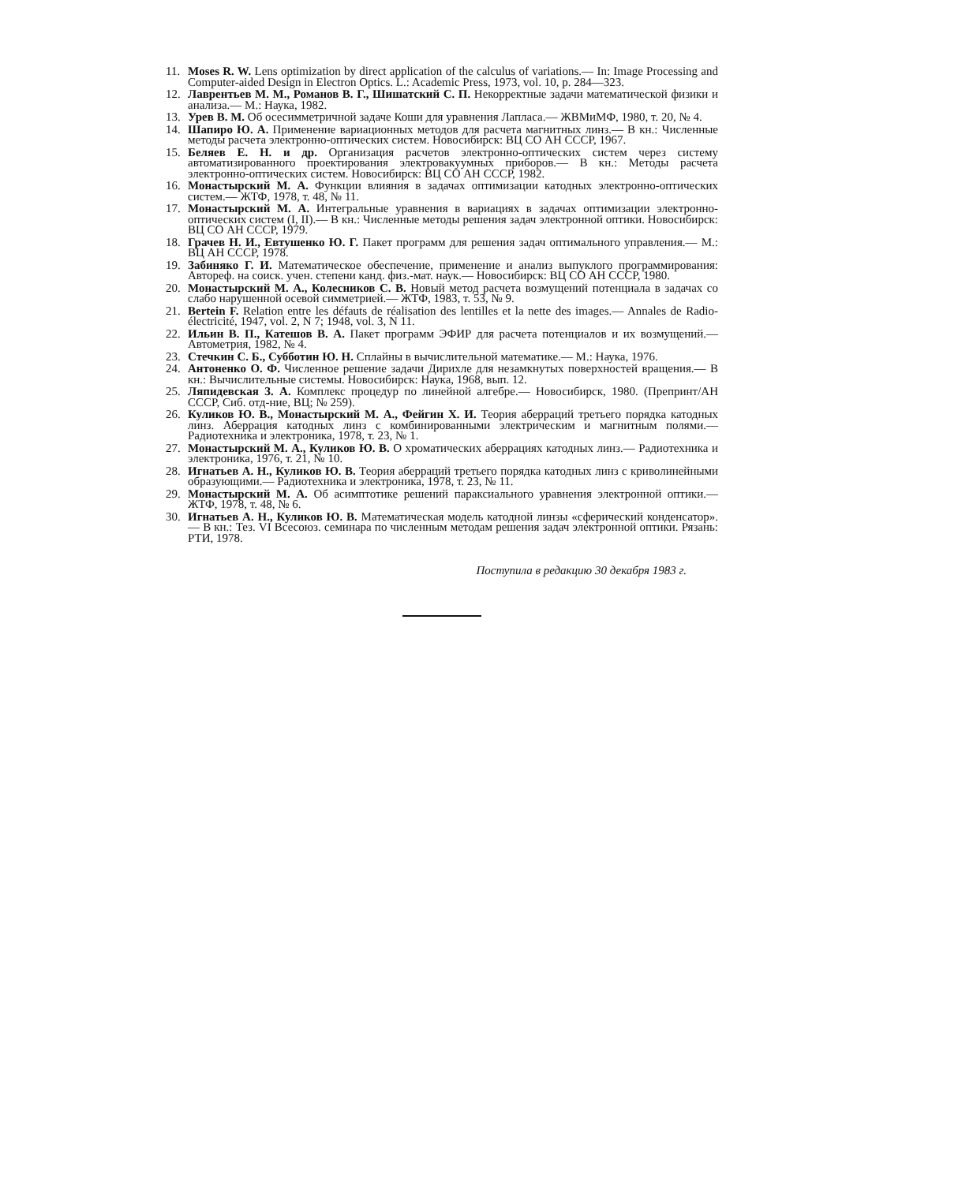11. Moses R. W. Lens optimization by direct application of the calculus of variations.— In: Image Processing and Computer-aided Design in Electron Optics. L.: Academic Press, 1973, vol. 10, p. 284—323.
12. Лаврентьев М. М., Романов В. Г., Шишатский С. П. Некорректные задачи математической физики и анализа.— М.: Наука, 1982.
13. Урев В. М. Об осесимметричной задаче Коши для уравнения Лапласа.— ЖВМиМФ, 1980, т. 20, № 4.
14. Шапиро Ю. А. Применение вариационных методов для расчета магнитных линз.— В кн.: Численные методы расчета электронно-оптических систем. Новосибирск: ВЦ СО АН СССР, 1967.
15. Беляев Е. Н. и др. Организация расчетов электронно-оптических систем через систему автоматизированного проектирования электровакуумных приборов.— В кн.: Методы расчета электронно-оптических систем. Новосибирск: ВЦ СО АН СССР, 1982.
16. Монастырский М. А. Функции влияния в задачах оптимизации катодных электронно-оптических систем.— ЖТФ, 1978, т. 48, № 11.
17. Монастырский М. А. Интегральные уравнения в вариациях в задачах оптимизации электронно-оптических систем (I, II).— В кн.: Численные методы решения задач электронной оптики. Новосибирск: ВЦ СО АН СССР, 1979.
18. Грачев Н. И., Евтушенко Ю. Г. Пакет программ для решения задач оптимального управления.— М.: ВЦ АН СССР, 1978.
19. Забиняко Г. И. Математическое обеспечение, применение и анализ выпуклого программирования: Автореф. на соиск. учен. степени канд. физ.-мат. наук.— Новосибирск: ВЦ СО АН СССР, 1980.
20. Монастырский М. А., Колесников С. В. Новый метод расчета возмущений потенциала в задачах со слабо нарушенной осевой симметрией.— ЖТФ, 1983, т. 53, № 9.
21. Bertein F. Relation entre les défauts de réalisation des lentilles et la nette des images.— Annales de Radio-électricité, 1947, vol. 2, N 7; 1948, vol. 3, N 11.
22. Ильин В. П., Катешов В. А. Пакет программ ЭФИР для расчета потенциалов и их возмущений.— Автометрия, 1982, № 4.
23. Стечкин С. Б., Субботин Ю. Н. Сплайны в вычислительной математике.— М.: Наука, 1976.
24. Антоненко О. Ф. Численное решение задачи Дирихле для незамкнутых поверхностей вращения.— В кн.: Вычислительные системы. Новосибирск: Наука, 1968, вып. 12.
25. Ляпидевская З. А. Комплекс процедур по линейной алгебре.— Новосибирск, 1980. (Препринт/АН СССР, Сиб. отд-ние, ВЦ; № 259).
26. Куликов Ю. В., Монастырский М. А., Фейгин Х. И. Теория аберраций третьего порядка катодных линз. Аберрация катодных линз с комбинированными электрическим и магнитным полями.— Радиотехника и электроника, 1978, т. 23, № 1.
27. Монастырский М. А., Куликов Ю. В. О хроматических аберрациях катодных линз.— Радиотехника и электроника, 1976, т. 21, № 10.
28. Игнатьев А. Н., Куликов Ю. В. Теория аберраций третьего порядка катодных линз с криволинейными образующими.— Радиотехника и электроника, 1978, т. 23, № 11.
29. Монастырский М. А. Об асимптотике решений параксиального уравнения электронной оптики.— ЖТФ, 1978, т. 48, № 6.
30. Игнатьев А. Н., Куликов Ю. В. Математическая модель катодной линзы «сферический конденсатор».— В кн.: Тез. VI Всесоюз. семинара по численным методам решения задач электронной оптики. Рязань: РТИ, 1978.
Поступила в редакцию 30 декабря 1983 г.